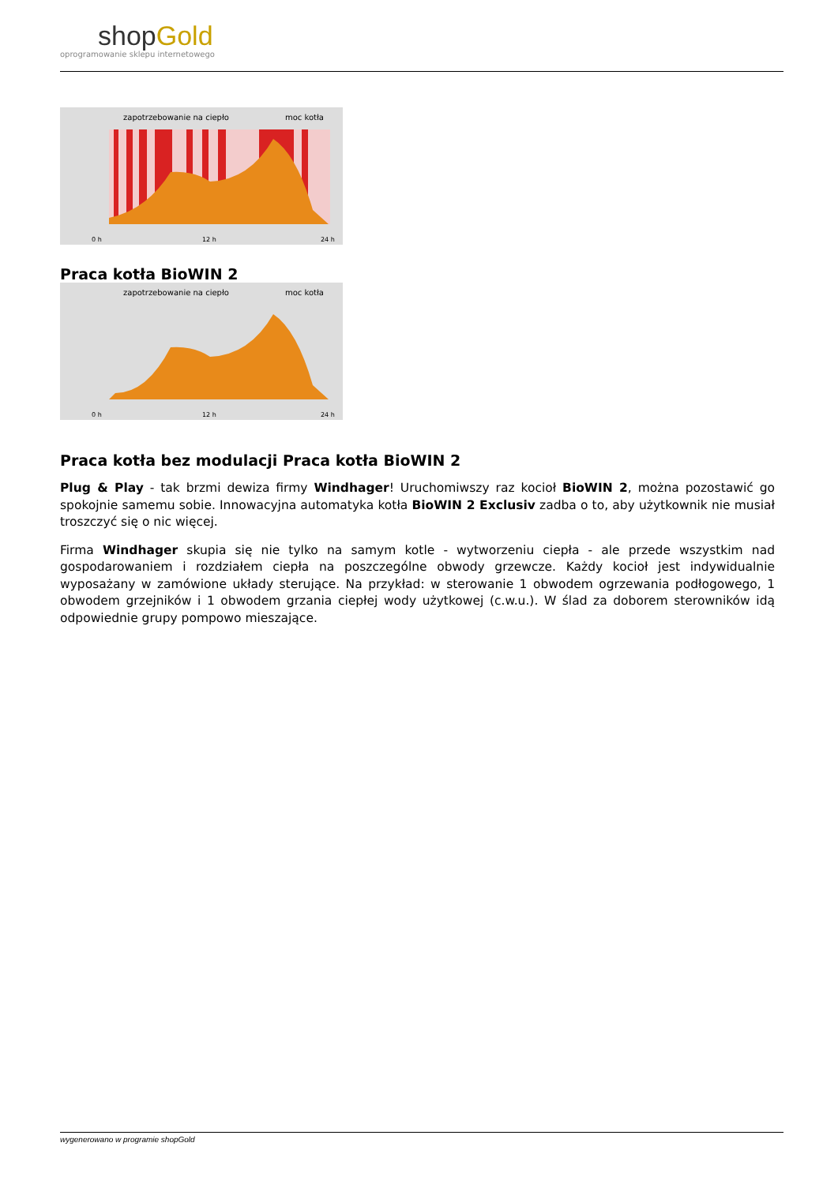shopGold
oprogramowanie sklepu internetowego
zapotrzebowanie na ciepło
moc kotła
0 h
12 h
24 h
Praca kotła BioWIN 2
zapotrzebowanie na ciepło
moc kotła
0 h
12 h
24 h
Praca kotła bez modulacji Praca kotła BioWIN 2
Plug & Play - tak brzmi dewiza firmy Windhager! Uruchomiwszy raz kocioł BioWIN 2, można pozostawić go spokojnie samemu sobie. Innowacyjna automatyka kotła BioWIN 2 Exclusiv zadba o to, aby użytkownik nie musiał troszczyć się o nic więcej.
Firma Windhager skupia się nie tylko na samym kotle - wytworzeniu ciepła - ale przede wszystkim nad gospodarowaniem i rozdziałem ciepła na poszczególne obwody grzewcze. Każdy kocioł jest indywidualnie wyposażany w zamówione układy sterujące. Na przykład: w sterowanie 1 obwodem ogrzewania podłogowego, 1 obwodem grzejników i 1 obwodem grzania ciepłej wody użytkowej (c.w.u.). W ślad za doborem sterowników idą odpowiednie grupy pompowo mieszające.
wygenerowano w programie shopGold